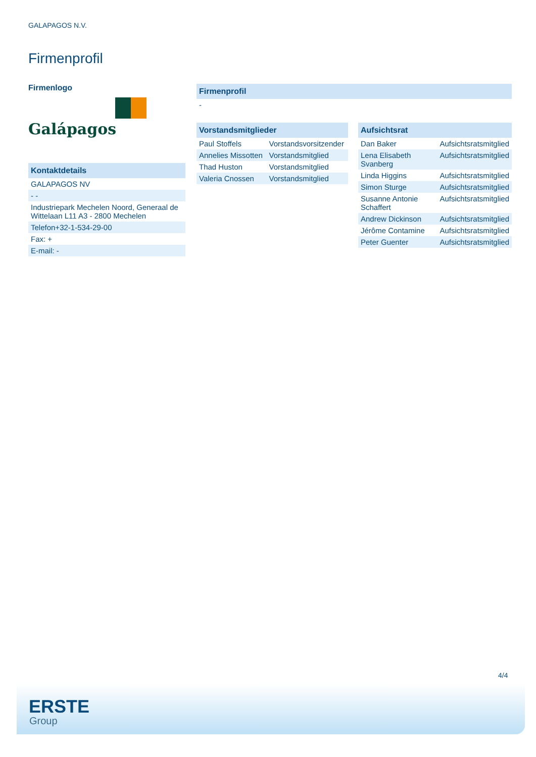GALAPAGOS N.V.
Firmenprofil
Firmenlogo
Galápagos
| Kontaktdetails |
| --- |
| GALAPAGOS NV |
| - - |
| Industriepark Mechelen Noord, Generaal de Wittelaan L11 A3 - 2800 Mechelen |
| Telefon+32-1-534-29-00 |
| Fax: + |
| E-mail: - |
| Firmenprofil |
| --- |
| - |
| Vorstandsmitglieder | |
| --- | --- |
| Paul Stoffels | Vorstandsvorsitzender |
| Annelies Missotten | Vorstandsmitglied |
| Thad Huston | Vorstandsmitglied |
| Valeria Cnossen | Vorstandsmitglied |
| Aufsichtsrat | |
| --- | --- |
| Dan Baker | Aufsichtsratsmitglied |
| Lena Elisabeth Svanberg | Aufsichtsratsmitglied |
| Linda Higgins | Aufsichtsratsmitglied |
| Simon Sturge | Aufsichtsratsmitglied |
| Susanne Antonie Schaffert | Aufsichtsratsmitglied |
| Andrew Dickinson | Aufsichtsratsmitglied |
| Jérôme Contamine | Aufsichtsratsmitglied |
| Peter Guenter | Aufsichtsratsmitglied |
4/4
ERSTE
Group